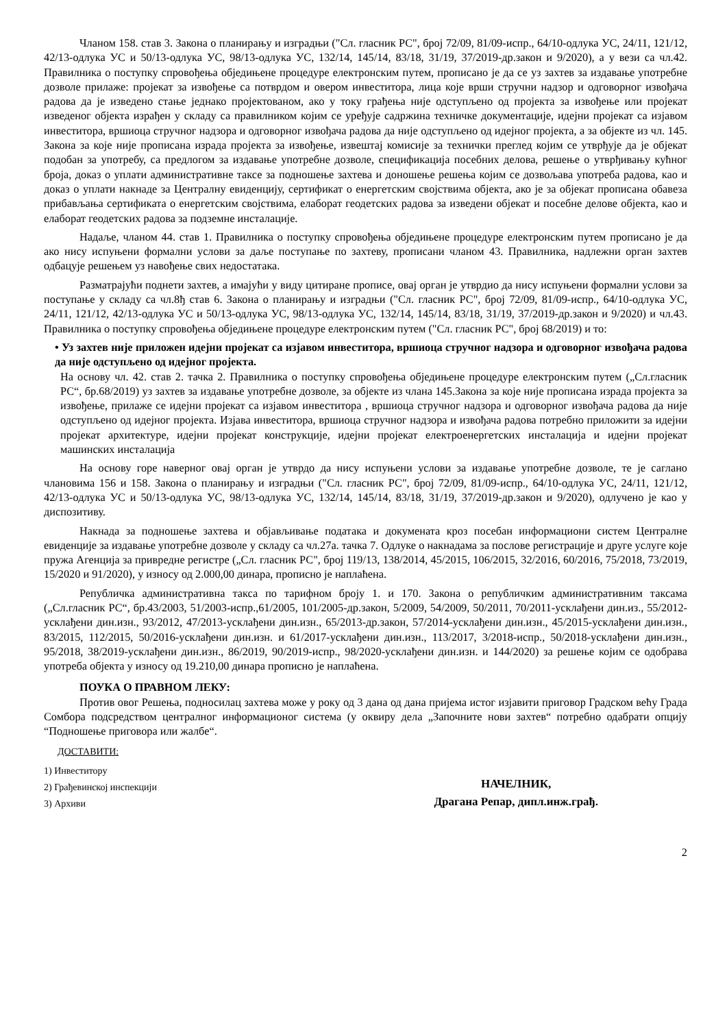Чланом 158. став 3. Закона о планирању и изградњи ("Сл. гласник РС", број 72/09, 81/09-испр., 64/10-одлука УС, 24/11, 121/12, 42/13-одлука УС и 50/13-одлука УС, 98/13-одлука УС, 132/14, 145/14, 83/18, 31/19, 37/2019-др.закон и 9/2020), а у вези са чл.42. Правилника о поступку спровођења обједињене процедуре електронским путем, прописано је да се уз захтев за издавање употребне дозволе прилаже: пројекат за извођење са потврдом и овером инвеститора, лица које врши стручни надзор и одговорног извођача радова да је изведено стање једнако пројектованом, ако у току грађења није одступљено од пројекта за извођење или пројекат изведеног објекта израђен у складу са правилником којим се уређује садржина техничке документације, идејни пројекат са изјавом инвеститора, вршиоца стручног надзора и одговорног извођача радова да није одступљено од идејног пројекта, а за објекте из чл. 145. Закона за које није прописана израда пројекта за извођење, извештај комисије за технички преглед којим се утврђује да је објекат подобан за употребу, са предлогом за издавање употребне дозволе, спецификација посебних делова, решење о утврђивању кућног броја, доказ о уплати административне таксе за подношење захтева и доношење решења којим се дозвољава употреба радова, као и доказ о уплати накнаде за Централну евиденцију, сертификат о енергетским својствима објекта, ако је за објекат прописана обавеза прибављања сертификата о енергетским својствима, елаборат геодетских радова за изведени објекат и посебне делове објекта, као и елаборат геодетских радова за подземне инсталације.
Надаље, чланом 44. став 1. Правилника о поступку спровођења обједињене процедуре електронским путем прописано је да ако нису испуњени формални услови за даље поступање по захтеву, прописани чланом 43. Правилника, надлежни орган захтев одбацује решењем уз навођење свих недостатака.
Разматрајући поднети захтев, а имајући у виду цитиране прописе, овај орган је утврдио да нису испуњени формални услови за поступање у складу са чл.8ђ став 6. Закона о планирању и изградњи ("Сл. гласник РС", број 72/09, 81/09-испр., 64/10-одлука УС, 24/11, 121/12, 42/13-одлука УС и 50/13-одлука УС, 98/13-одлука УС, 132/14, 145/14, 83/18, 31/19, 37/2019-др.закон и 9/2020) и чл.43. Правилника о поступку спровођења обједињене процедуре електронским путем ("Сл. гласник РС", број 68/2019) и то:
• Уз захтев није приложен идејни пројекат са изјавом инвеститора, вршиоца стручног надзора и одговорног извођача радова да није одступљено од идејног пројекта.
На основу чл. 42. став 2. тачка 2. Правилника о поступку спровођења обједињене процедуре електронским путем („Сл.гласник РС“, бр.68/2019) уз захтев за издавање употребне дозволе, за објекте из члана 145.Закона за које није прописана израда пројекта за извођење, прилаже се идејни пројекат са изјавом инвеститора , вршиоца стручног надзора и одговорног извођача радова да није одступљено од идејног пројекта. Изјава инвеститора, вршиоца стручног надзора и извођача радова потребно приложити за идејни пројекат архитектуре, идејни пројекат конструкције, идејни пројекат електроенергетских инсталација и идејни пројекат машинских инсталација
На основу горе наверног овај орган је утврдо да нису испуњени услови за издавање употребне дозволе, те је саглано члановима 156 и 158. Закона о планирању и изградњи ("Сл. гласник РС", број 72/09, 81/09-испр., 64/10-одлука УС, 24/11, 121/12, 42/13-одлука УС и 50/13-одлука УС, 98/13-одлука УС, 132/14, 145/14, 83/18, 31/19, 37/2019-др.закон и 9/2020), одлучено је као у диспозитиву.
Накнада за подношење захтева и објављивање података и докумената кроз посебан информациони систем Централне евиденције за издавање употребне дозволе у складу са чл.27а. тачка 7. Одлуке о накнадама за послове регистрације и друге услуге које пружа Агенција за привредне регистре („Сл. гласник РС", број 119/13, 138/2014, 45/2015, 106/2015, 32/2016, 60/2016, 75/2018, 73/2019, 15/2020 и 91/2020), у износу од 2.000,00 динара, прописно је наплаћена.
Републичка административна такса по тарифном броју 1. и 170. Закона о републичким административним таксама („Сл.гласник РС“, бр.43/2003, 51/2003-испр.,61/2005, 101/2005-др.закон, 5/2009, 54/2009, 50/2011, 70/2011-усклађени дин.из., 55/2012-усклађени дин.изн., 93/2012, 47/2013-усклађени дин.изн., 65/2013-др.закон, 57/2014-усклађени дин.изн., 45/2015-усклађени дин.изн., 83/2015, 112/2015, 50/2016-усклађени дин.изн. и 61/2017-усклађени дин.изн., 113/2017, 3/2018-испр., 50/2018-усклађени дин.изн., 95/2018, 38/2019-усклађени дин.изн., 86/2019, 90/2019-испр., 98/2020-усклађени дин.изн. и 144/2020) за решење којим се одобрава употреба објекта у износу од 19.210,00 динара прописно је наплаћена.
ПОУКА О ПРАВНОМ ЛЕКУ:
Против овог Решења, подносилац захтева може у року од 3 дана од дана пријема истог изјавити приговор Градском већу Града Сомбора подсредством централног информационог система (у оквиру дела „Започните нови захтев“ потребно одабрати опцију “Подношење приговора или жалбе“.
ДОСТАВИТИ:
1) Инвеститору
2) Грађевинској инспекцији
3) Архиви
НАЧЕЛНИК,
Драгана Репар, дипл.инж.грађ.
2